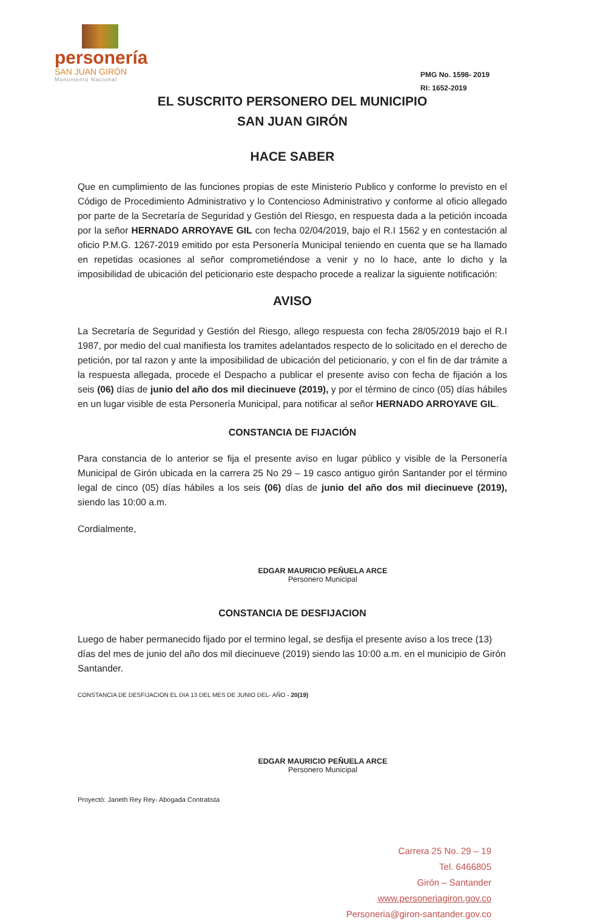personería
SAN JUAN GIRÓN
Monumento Nacional
PMG No. 1598- 2019
RI: 1652-2019
EL SUSCRITO PERSONERO DEL MUNICIPIO
SAN JUAN GIRÓN
HACE SABER
Que en cumplimiento de las funciones propias de este Ministerio Publico y conforme lo previsto en el Código de Procedimiento Administrativo y lo Contencioso Administrativo y conforme al oficio allegado por parte de la Secretaría de Seguridad y Gestión del Riesgo, en respuesta dada a la petición incoada por la señor HERNADO ARROYAVE GIL con fecha 02/04/2019, bajo el R.I 1562 y en contestación al oficio P.M.G. 1267-2019 emitido por esta Personería Municipal teniendo en cuenta que se ha llamado en repetidas ocasiones al señor comprometiéndose a venir y no lo hace, ante lo dicho y la imposibilidad de ubicación del peticionario este despacho procede a realizar la siguiente notificación:
AVISO
La Secretaría de Seguridad y Gestión del Riesgo, allego respuesta con fecha 28/05/2019 bajo el R.I 1987, por medio del cual manifiesta los tramites adelantados respecto de lo solicitado en el derecho de petición, por tal razon y ante la imposibilidad de ubicación del peticionario, y con el fin de dar trámite a la respuesta allegada, procede el Despacho a publicar el presente aviso con fecha de fijación a los seis (06) días de junio del año dos mil diecinueve (2019), y por el término de cinco (05) días hábiles en un lugar visible de esta Personería Municipal, para notificar al señor HERNADO ARROYAVE GIL.
CONSTANCIA DE FIJACIÓN
Para constancia de lo anterior se fija el presente aviso en lugar público y visible de la Personería Municipal de Girón ubicada en la carrera 25 No 29 – 19 casco antiguo girón Santander por el término legal de cinco (05) días hábiles a los seis (06) días de junio del año dos mil diecinueve (2019), siendo las 10:00 a.m.
Cordialmente,
EDGAR MAURICIO PEÑUELA ARCE
Personero Municipal
CONSTANCIA DE DESFIJACION
Luego de haber permanecido fijado por el termino legal, se desfija el presente aviso a los trece (13) días del mes de junio del año dos mil diecinueve (2019) siendo las 10:00 a.m. en el municipio de Girón Santander.
CONSTANCIA DE DESFIJACION EL DIA 13 DEL MES DE JUNIO DEL- AÑO - 20(19)
EDGAR MAURICIO PEÑUELA ARCE
Personero Municipal
Proyectó: Janeth Rey Rey- Abogada Contratista
Carrera 25 No. 29 – 19
Tel. 6466805
Girón – Santander
www.personeriagiron.gov.co
Personeria@giron-santander.gov.co